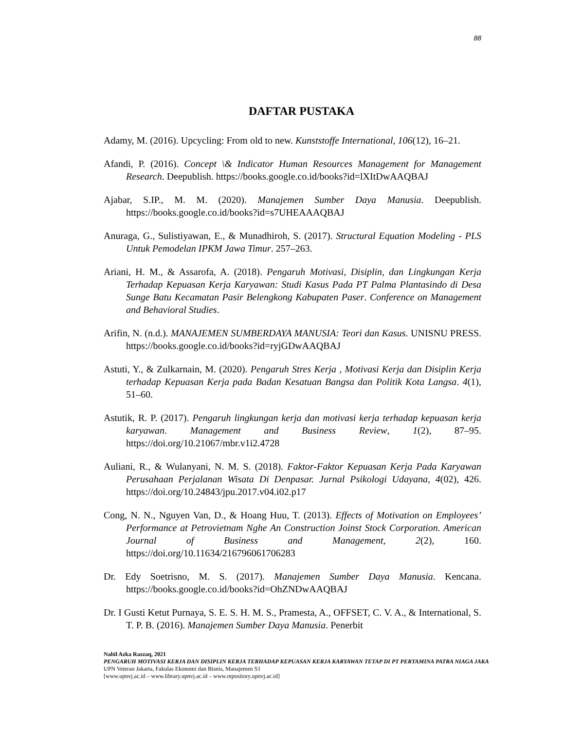88
DAFTAR PUSTAKA
Adamy, M. (2016). Upcycling: From old to new. Kunststoffe International, 106(12), 16–21.
Afandi, P. (2016). Concept \& Indicator Human Resources Management for Management Research. Deepublish. https://books.google.co.id/books?id=lXItDwAAQBAJ
Ajabar, S.IP., M. M. (2020). Manajemen Sumber Daya Manusia. Deepublish. https://books.google.co.id/books?id=s7UHEAAAQBAJ
Anuraga, G., Sulistiyawan, E., & Munadhiroh, S. (2017). Structural Equation Modeling - PLS Untuk Pemodelan IPKM Jawa Timur. 257–263.
Ariani, H. M., & Assarofa, A. (2018). Pengaruh Motivasi, Disiplin, dan Lingkungan Kerja Terhadap Kepuasan Kerja Karyawan: Studi Kasus Pada PT Palma Plantasindo di Desa Sunge Batu Kecamatan Pasir Belengkong Kabupaten Paser. Conference on Management and Behavioral Studies.
Arifin, N. (n.d.). MANAJEMEN SUMBERDAYA MANUSIA: Teori dan Kasus. UNISNU PRESS. https://books.google.co.id/books?id=ryjGDwAAQBAJ
Astuti, Y., & Zulkarnain, M. (2020). Pengaruh Stres Kerja , Motivasi Kerja dan Disiplin Kerja terhadap Kepuasan Kerja pada Badan Kesatuan Bangsa dan Politik Kota Langsa. 4(1), 51–60.
Astutik, R. P. (2017). Pengaruh lingkungan kerja dan motivasi kerja terhadap kepuasan kerja karyawan. Management and Business Review, 1(2), 87–95. https://doi.org/10.21067/mbr.v1i2.4728
Auliani, R., & Wulanyani, N. M. S. (2018). Faktor-Faktor Kepuasan Kerja Pada Karyawan Perusahaan Perjalanan Wisata Di Denpasar. Jurnal Psikologi Udayana, 4(02), 426. https://doi.org/10.24843/jpu.2017.v04.i02.p17
Cong, N. N., Nguyen Van, D., & Hoang Huu, T. (2013). Effects of Motivation on Employees’ Performance at Petrovietnam Nghe An Construction Joinst Stock Corporation. American Journal of Business and Management, 2(2), 160. https://doi.org/10.11634/216796061706283
Dr. Edy Soetrisno, M. S. (2017). Manajemen Sumber Daya Manusia. Kencana. https://books.google.co.id/books?id=OhZNDwAAQBAJ
Dr. I Gusti Ketut Purnaya, S. E. S. H. M. S., Pramesta, A., OFFSET, C. V. A., & International, S. T. P. B. (2016). Manajemen Sumber Daya Manusia. Penerbit
Nabil Azka Razzaq, 2021
PENGARUH MOTIVASI KERJA DAN DISIPLIN KERJA TERHADAP KEPUASAN KERJA KARYAWAN TETAP DI PT PERTAMINA PATRA NIAGA JAKA
UPN Veteran Jakarta, Fakulas Ekonomi dan Bisnis, Manajemen S1
[www.upnvj.ac.id – www.library.upnvj.ac.id – www.repository.upnvj.ac.id]